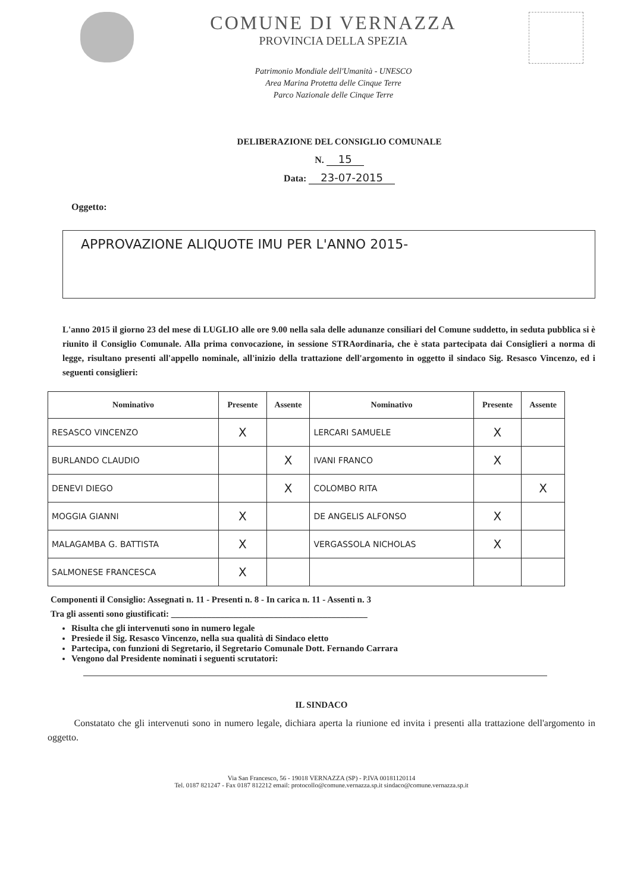COMUNE DI VERNAZZA
PROVINCIA DELLA SPEZIA
Patrimonio Mondiale dell'Umanità - UNESCO
Area Marina Protetta delle Cinque Terre
Parco Nazionale delle Cinque Terre
DELIBERAZIONE DEL CONSIGLIO COMUNALE
N. 15
Data: 23-07-2015
Oggetto:
APPROVAZIONE ALIQUOTE IMU PER L'ANNO 2015-
L'anno 2015 il giorno 23 del mese di LUGLIO alle ore 9.00 nella sala delle adunanze consiliari del Comune suddetto, in seduta pubblica si è riunito il Consiglio Comunale. Alla prima convocazione, in sessione STRAordinaria, che è stata partecipata dai Consiglieri a norma di legge, risultano presenti all'appello nominale, all'inizio della trattazione dell'argomento in oggetto il sindaco Sig. Resasco Vincenzo, ed i seguenti consiglieri:
| Nominativo | Presente | Assente | Nominativo | Presente | Assente |
| --- | --- | --- | --- | --- | --- |
| RESASCO VINCENZO | X | | LERCARI SAMUELE | X | |
| BURLANDO CLAUDIO | | X | IVANI FRANCO | X | |
| DENEVI DIEGO | | X | COLOMBO RITA | | X |
| MOGGIA GIANNI | X | | DE ANGELIS ALFONSO | X | |
| MALAGAMBA G. BATTISTA | X | | VERGASSOLA NICHOLAS | X | |
| SALMONESE FRANCESCA | X | | | | |
Componenti il Consiglio: Assegnati n. 11 - Presenti n. 8 - In carica n. 11 - Assenti n. 3
Tra gli assenti sono giustificati: ____________________________________________
Risulta che gli intervenuti sono in numero legale
Presiede il Sig. Resasco Vincenzo, nella sua qualità di Sindaco eletto
Partecipa, con funzioni di Segretario, il Segretario Comunale Dott. Fernando Carrara
Vengono dal Presidente nominati i seguenti scrutatori:
IL SINDACO
Constatato che gli intervenuti sono in numero legale, dichiara aperta la riunione ed invita i presenti alla trattazione dell'argomento in oggetto.
Via San Francesco, 56 - 19018 VERNAZZA (SP) - P.IVA 00181120114
Tel. 0187 821247 - Fax 0187 812212 email: protocollo@comune.vernazza.sp.it sindaco@comune.vernazza.sp.it